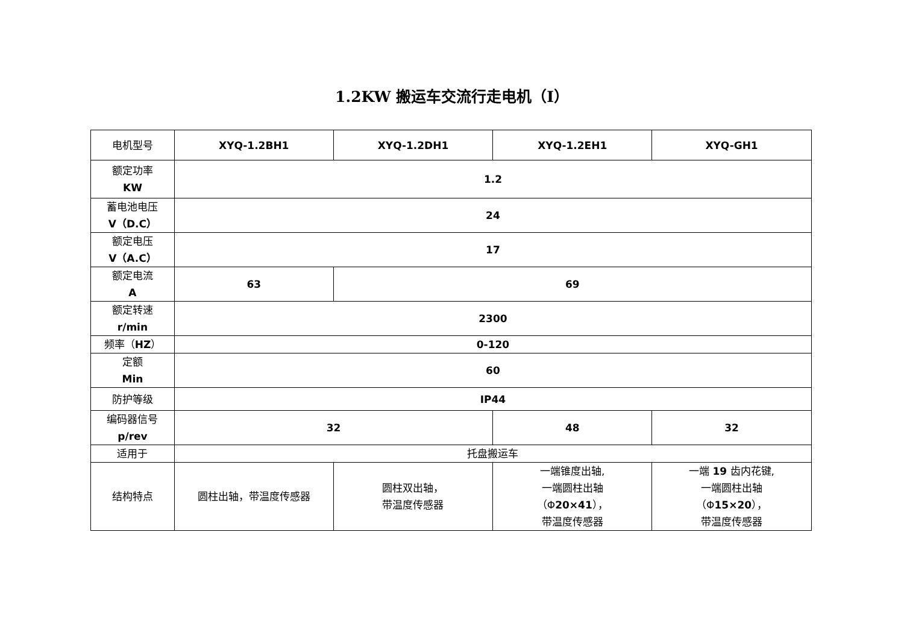1.2KW 搬运车交流行走电机（Ⅰ）
| 电机型号 | XYQ-1.2BH1 | XYQ-1.2DH1 | XYQ-1.2EH1 | XYQ-GH1 |
| 额定功率 KW | 1.2 | | | |
| 蓄电池电压 V（D.C） | 24 | | | |
| 额定电压 V（A.C） | 17 | | | |
| 额定电流 A | 63 | 69 | | |
| 额定转速 r/min | 2300 | | | |
| 频率（ HZ ） | 0-120 | | | |
| 定额 Min | 60 | | | |
| 防护等级 | IP44 | | | |
| 编码器信号 p/rev | 32 | | 48 | 32 |
| 适用于 | 托盘搬运车 | | | |
| 结构特点 | 圆柱出轴，带温度传感器 | 圆柱双出轴， 带温度传感器 | 一端锥度出轴, 一端圆柱出轴 （Φ 20×41 ）， 带温度传感器 | 一端 19 齿内花键, 一端圆柱出轴 （Φ 15×20 ）， 带温度传感器 |